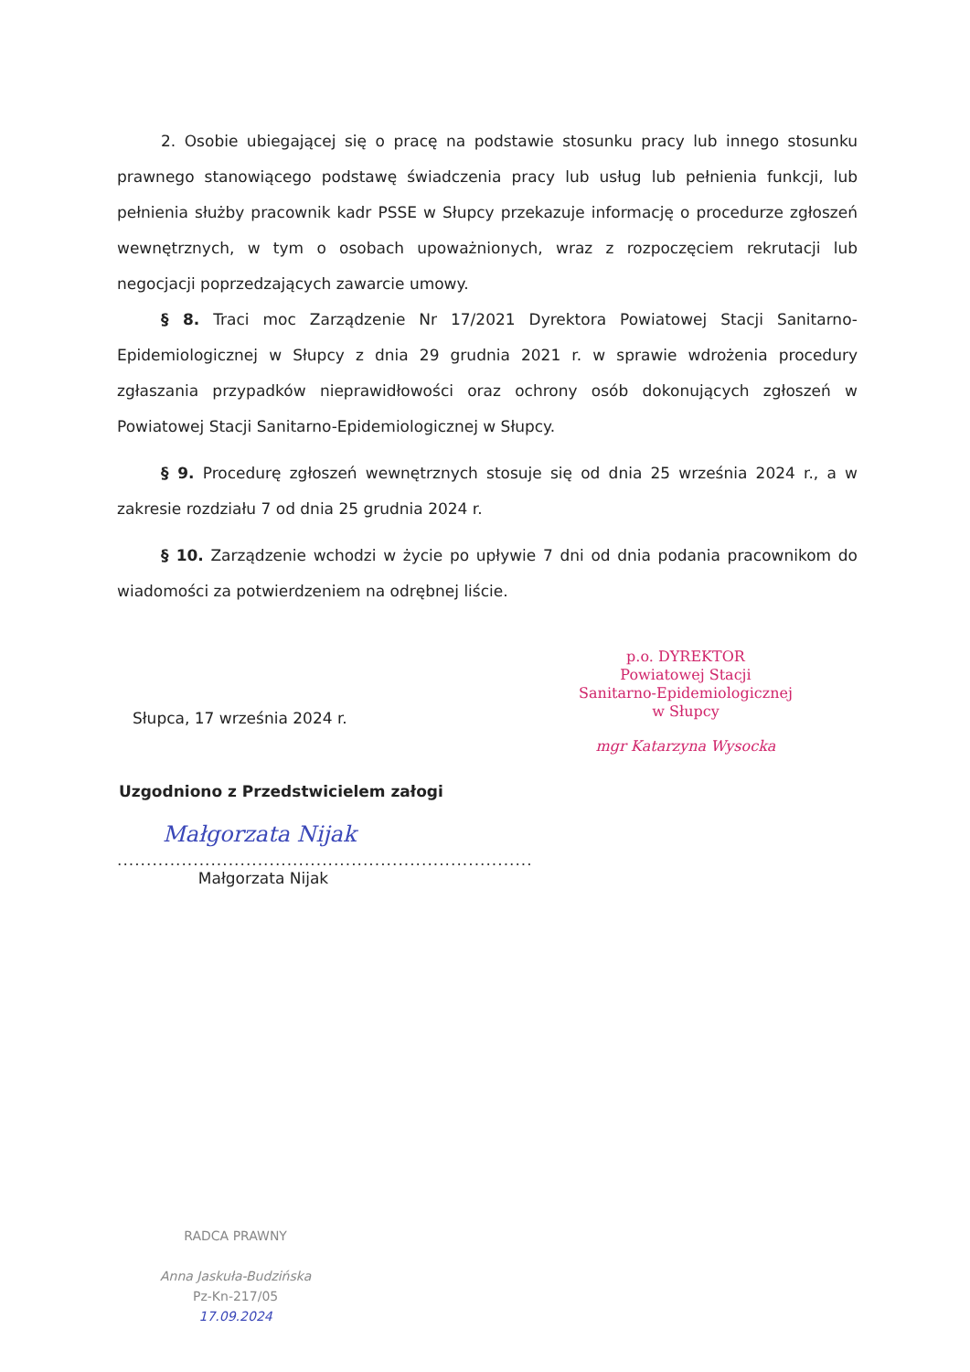2. Osobie ubiegającej się o pracę na podstawie stosunku pracy lub innego stosunku prawnego stanowiącego podstawę świadczenia pracy lub usług lub pełnienia funkcji, lub pełnienia służby pracownik kadr PSSE w Słupcy przekazuje informację o procedurze zgłoszeń wewnętrznych, w tym o osobach upoważnionych, wraz z rozpoczęciem rekrutacji lub negocjacji poprzedzających zawarcie umowy.
§ 8. Traci moc Zarządzenie Nr 17/2021 Dyrektora Powiatowej Stacji Sanitarno-Epidemiologicznej w Słupcy z dnia 29 grudnia 2021 r. w sprawie wdrożenia procedury zgłaszania przypadków nieprawidłowości oraz ochrony osób dokonujących zgłoszeń w Powiatowej Stacji Sanitarno-Epidemiologicznej w Słupcy.
§ 9. Procedurę zgłoszeń wewnętrznych stosuje się od dnia 25 września 2024 r., a w zakresie rozdziału 7 od dnia 25 grudnia 2024 r.
§ 10. Zarządzenie wchodzi w życie po upływie 7 dni od dnia podania pracownikom do wiadomości za potwierdzeniem na odrębnej liście.
p.o. DYREKTOR
Powiatowej Stacji
Sanitarno-Epidemiologicznej
w Słupcy
mgr Katarzyna Wysocka
Słupca, 17 września 2024 r.
Uzgodniono z Przedstwicielem załogi
Małgorzata Nijak
.......................................................................
Małgorzata Nijak
RADCA PRAWNY
Anna Jaskuła-Budzińska
Pz-Kn-217/05
17.09.2024